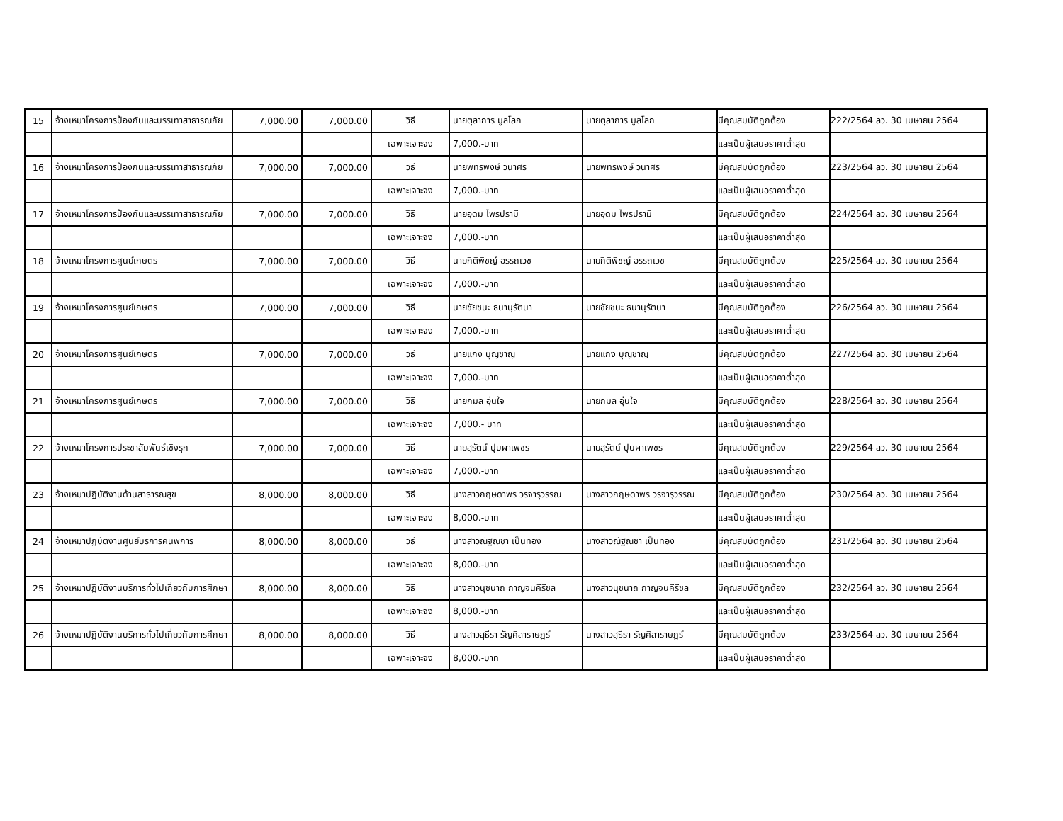| 15 | จ้างเหมาโครงการป้องกันและบรรเทาสาธารณภัย | 7,000.00 | 7,000.00 | วิธี | นายตุลาการ มูลโลก | นายตุลาการ มูลโลก | มีคุณสมบัติถูกต้อง | 222/2564 ลว. 30 เมษายน 2564 |
| | | | | เฉพาะเจาะจง | 7,000.-บาท | | และเป็นผู้เสนอราคาต่ำสุด | |
| 16 | จ้างเหมาโครงการป้องกันและบรรเทาสาธารณภัย | 7,000.00 | 7,000.00 | วิธี | นายพัทรพงษ์ วนาศิริ | นายพัทรพงษ์ วนาศิริ | มีคุณสมบัติถูกต้อง | 223/2564 ลว. 30 เมษายน 2564 |
| | | | | เฉพาะเจาะจง | 7,000.-บาท | | และเป็นผู้เสนอราคาต่ำสุด | |
| 17 | จ้างเหมาโครงการป้องกันและบรรเทาสาธารณภัย | 7,000.00 | 7,000.00 | วิธี | นายอุดม ไพรปรามี | นายอุดม ไพรปรามี | มีคุณสมบัติถูกต้อง | 224/2564 ลว. 30 เมษายน 2564 |
| | | | | เฉพาะเจาะจง | 7,000.-บาท | | และเป็นผู้เสนอราคาต่ำสุด | |
| 18 | จ้างเหมาโครงการศูนย์เกษตร | 7,000.00 | 7,000.00 | วิธี | นายกิติพิชญ์ อรรถเวช | นายกิติพิชญ์ อรรถเวช | มีคุณสมบัติถูกต้อง | 225/2564 ลว. 30 เมษายน 2564 |
| | | | | เฉพาะเจาะจง | 7,000.-บาท | | และเป็นผู้เสนอราคาต่ำสุด | |
| 19 | จ้างเหมาโครงการศูนย์เกษตร | 7,000.00 | 7,000.00 | วิธี | นายชัยชนะ ธนานุรัตนา | นายชัยชนะ ธนานุรัตนา | มีคุณสมบัติถูกต้อง | 226/2564 ลว. 30 เมษายน 2564 |
| | | | | เฉพาะเจาะจง | 7,000.-บาท | | และเป็นผู้เสนอราคาต่ำสุด | |
| 20 | จ้างเหมาโครงการศูนย์เกษตร | 7,000.00 | 7,000.00 | วิธี | นายแกง บุญชาญ | นายแกง บุญชาญ | มีคุณสมบัติถูกต้อง | 227/2564 ลว. 30 เมษายน 2564 |
| | | | | เฉพาะเจาะจง | 7,000.-บาท | | และเป็นผู้เสนอราคาต่ำสุด | |
| 21 | จ้างเหมาโครงการศูนย์เกษตร | 7,000.00 | 7,000.00 | วิธี | นายกมล อุ่นใจ | นายกมล อุ่นใจ | มีคุณสมบัติถูกต้อง | 228/2564 ลว. 30 เมษายน 2564 |
| | | | | เฉพาะเจาะจง | 7,000.- บาท | | และเป็นผู้เสนอราคาต่ำสุด | |
| 22 | จ้างเหมาโครงการประชาสัมพันธ์เชิงรุก | 7,000.00 | 7,000.00 | วิธี | นายสุรัตน์ ปุบผาเพชร | นายสุรัตน์ ปุบผาเพชร | มีคุณสมบัติถูกต้อง | 229/2564 ลว. 30 เมษายน 2564 |
| | | | | เฉพาะเจาะจง | 7,000.-บาท | | และเป็นผู้เสนอราคาต่ำสุด | |
| 23 | จ้างเหมาปฏิบัติงานด้านสาธารณสุข | 8,000.00 | 8,000.00 | วิธี | นางสาวกฤษดาพร วรจารุวรรณ | นางสาวกฤษดาพร วรจารุวรรณ | มีคุณสมบัติถูกต้อง | 230/2564 ลว. 30 เมษายน 2564 |
| | | | | เฉพาะเจาะจง | 8,000.-บาท | | และเป็นผู้เสนอราคาต่ำสุด | |
| 24 | จ้างเหมาปฏิบัติงานศูนย์บริการคนพิการ | 8,000.00 | 8,000.00 | วิธี | นางสาวณัฐณิชา เป็นทอง | นางสาวณัฐณิชา เป็นทอง | มีคุณสมบัติถูกต้อง | 231/2564 ลว. 30 เมษายน 2564 |
| | | | | เฉพาะเจาะจง | 8,000.-บาท | | และเป็นผู้เสนอราคาต่ำสุด | |
| 25 | จ้างเหมาปฏิบัติงานบริการทั่วไปเกี่ยวกับการศึกษา | 8,000.00 | 8,000.00 | วิธี | นางสาวนุชนาถ กาญจนคีรีชล | นางสาวนุชนาถ กาญจนคีรีชล | มีคุณสมบัติถูกต้อง | 232/2564 ลว. 30 เมษายน 2564 |
| | | | | เฉพาะเจาะจง | 8,000.-บาท | | และเป็นผู้เสนอราคาต่ำสุด | |
| 26 | จ้างเหมาปฏิบัติงานบริการทั่วไปเกี่ยวกับการศึกษา | 8,000.00 | 8,000.00 | วิธี | นางสาวสุธีรา รัญศิลาราษฎร์ | นางสาวสุธีรา รัญศิลาราษฎร์ | มีคุณสมบัติถูกต้อง | 233/2564 ลว. 30 เมษายน 2564 |
| | | | | เฉพาะเจาะจง | 8,000.-บาท | | และเป็นผู้เสนอราคาต่ำสุด | |